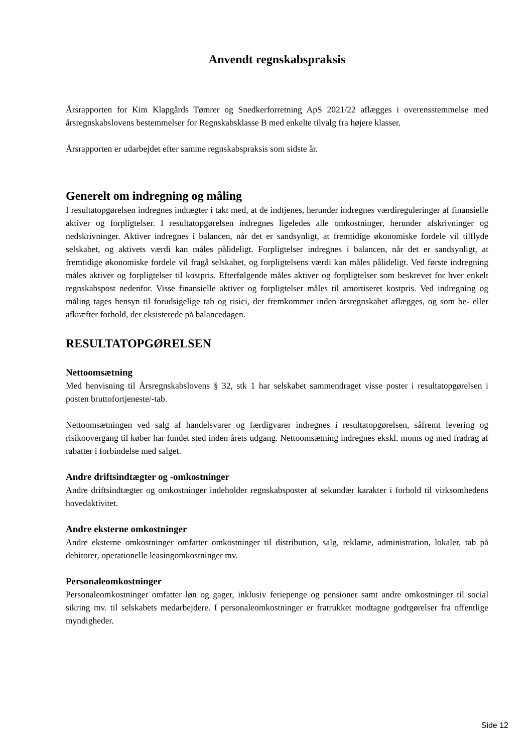Anvendt regnskabspraksis
Årsrapporten for Kim Klapgårds Tømrer og Snedkerforretning ApS 2021/22 aflægges i overensstemmelse med årsregnskabslovens bestemmelser for Regnskabsklasse B med enkelte tilvalg fra højere klasser.
Årsrapporten er udarbejdet efter samme regnskabspraksis som sidste år.
Generelt om indregning og måling
I resultatopgørelsen indregnes indtægter i takt med, at de indtjenes, herunder indregnes værdireguleringer af finansielle aktiver og forpligtelser. I resultatopgørelsen indregnes ligeledes alle omkostninger, herunder afskrivninger og nedskrivninger. Aktiver indregnes i balancen, når det er sandsynligt, at fremtidige økonomiske fordele vil tilflyde selskabet, og aktivets værdi kan måles pålideligt. Forpligtelser indregnes i balancen, når det er sandsynligt, at fremtidige økonomiske fordele vil fragå selskabet, og forpligtelsens værdi kan måles pålideligt. Ved første indregning måles aktiver og forpligtelser til kostpris. Efterfølgende måles aktiver og forpligtelser som beskrevet for hver enkelt regnskabspost nedenfor. Visse finansielle aktiver og forpligtelser måles til amortiseret kostpris. Ved indregning og måling tages hensyn til forudsigelige tab og risici, der fremkommer inden årsregnskabet aflægges, og som be- eller afkræfter forhold, der eksisterede på balancedagen.
RESULTATOPGØRELSEN
Nettoomsætning
Med henvisning til Årsregnskabslovens § 32, stk 1 har selskabet sammendraget visse poster i resultatopgørelsen i posten bruttofortjeneste/-tab.
Nettoomsætningen ved salg af handelsvarer og færdigvarer indregnes i resultatopgørelsen, såfremt levering og risikoovergang til køber har fundet sted inden årets udgang. Nettoomsætning indregnes ekskl. moms og med fradrag af rabatter i forbindelse med salget.
Andre driftsindtægter og -omkostninger
Andre driftsindtægter og omkostninger indeholder regnskabsposter af sekundær karakter i forhold til virksomhedens hovedaktivitet.
Andre eksterne omkostninger
Andre eksterne omkostninger omfatter omkostninger til distribution, salg, reklame, administration, lokaler, tab på debitorer, operationelle leasingomkostninger mv.
Personaleomkostninger
Personaleomkostninger omfatter løn og gager, inklusiv feriepenge og pensioner samt andre omkostninger til social sikring mv. til selskabets medarbejdere. I personaleomkostninger er fratrukket modtagne godtgørelser fra offentlige myndigheder.
Side 12